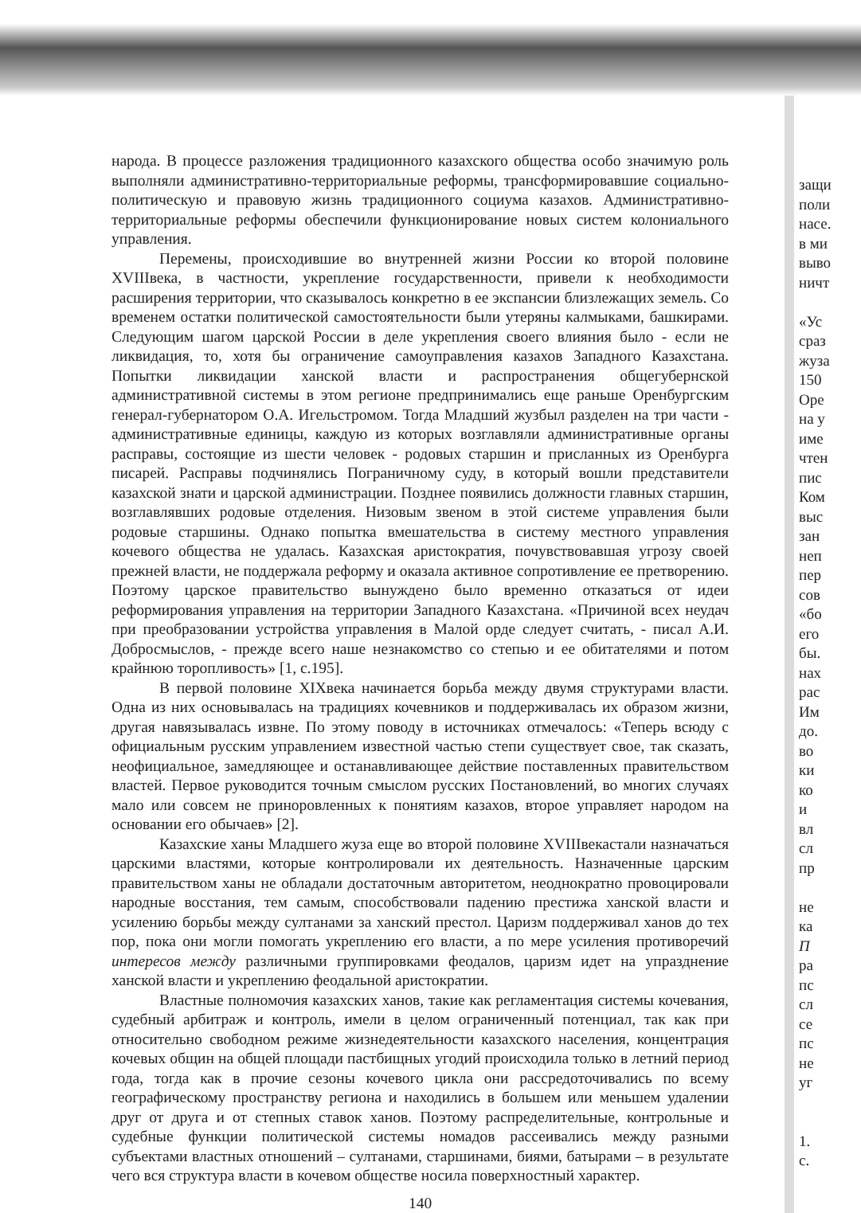народа. В процессе разложения традиционного казахского общества особо значимую роль выполняли административно-территориальные реформы, трансформировавшие социально-политическую и правовую жизнь традиционного социума казахов. Административно-территориальные реформы обеспечили функционирование новых систем колониального управления.
Перемены, происходившие во внутренней жизни России ко второй половине XVIIIвека, в частности, укрепление государственности, привели к необходимости расширения территории, что сказывалось конкретно в ее экспансии близлежащих земель. Со временем остатки политической самостоятельности были утеряны калмыками, башкирами. Следующим шагом царской России в деле укрепления своего влияния было - если не ликвидация, то, хотя бы ограничение самоуправления казахов Западного Казахстана. Попытки ликвидации ханской власти и распространения общегубернской административной системы в этом регионе предпринимались еще раньше Оренбургским генерал-губернатором О.А. Игельстромом. Тогда Младший жузбыл разделен на три части - административные единицы, каждую из которых возглавляли административные органы расправы, состоящие из шести человек - родовых старшин и присланных из Оренбурга писарей. Расправы подчинялись Пограничному суду, в который вошли представители казахской знати и царской администрации. Позднее появились должности главных старшин, возглавлявших родовые отделения. Низовым звеном в этой системе управления были родовые старшины. Однако попытка вмешательства в систему местного управления кочевого общества не удалась. Казахская аристократия, почувствовавшая угрозу своей прежней власти, не поддержала реформу и оказала активное сопротивление ее претворению. Поэтому царское правительство вынуждено было временно отказаться от идеи реформирования управления на территории Западного Казахстана. «Причиной всех неудач при преобразовании устройства управления в Малой орде следует считать, - писал А.И. Добросмыслов, - прежде всего наше незнакомство со степью и ее обитателями и потом крайнюю торопливость» [1, с.195].
В первой половине XIXвека начинается борьба между двумя структурами власти. Одна из них основывалась на традициях кочевников и поддерживалась их образом жизни, другая навязывалась извне. По этому поводу в источниках отмечалось: «Теперь всюду с официальным русским управлением известной частью степи существует свое, так сказать, неофициальное, замедляющее и останавливающее действие поставленных правительством властей. Первое руководится точным смыслом русских Постановлений, во многих случаях мало или совсем не приноровленных к понятиям казахов, второе управляет народом на основании его обычаев» [2].
Казахские ханы Младшего жуза еще во второй половине XVIIIвекастали назначаться царскими властями, которые контролировали их деятельность. Назначенные царским правительством ханы не обладали достаточным авторитетом, неоднократно провоцировали народные восстания, тем самым, способствовали падению престижа ханской власти и усилению борьбы между султанами за ханский престол. Царизм поддерживал ханов до тех пор, пока они могли помогать укреплению его власти, а по мере усиления противоречий интересов между различными группировками феодалов, царизм идет на упразднение ханской власти и укреплению феодальной аристократии.
Властные полномочия казахских ханов, такие как регламентация системы кочевания, судебный арбитраж и контроль, имели в целом ограниченный потенциал, так как при относительно свободном режиме жизнедеятельности казахского населения, концентрация кочевых общин на общей площади пастбищных угодий происходила только в летний период года, тогда как в прочие сезоны кочевого цикла они рассредоточивались по всему географическому пространству региона и находились в большем или меньшем удалении друг от друга и от степных ставок ханов. Поэтому распределительные, контрольные и судебные функции политической системы номадов рассеивались между разными субъектами властных отношений – султанами, старшинами, биями, батырами – в результате чего вся структура власти в кочевом обществе носила поверхностный характер.
140
защи
поли
насе.
в ми
выво
ничт
«Ус
сраз
жуза
150
Оре
на у
име
чтен
пис
Ком
выс
зан
неп
пер
сов
«бо
его
бы.
нах
рас
Им
до.
во
ки
ко
и
вл
сл
пр
не
ка
П
ра
пс
сл
се
пс
не
уг
1.
с.